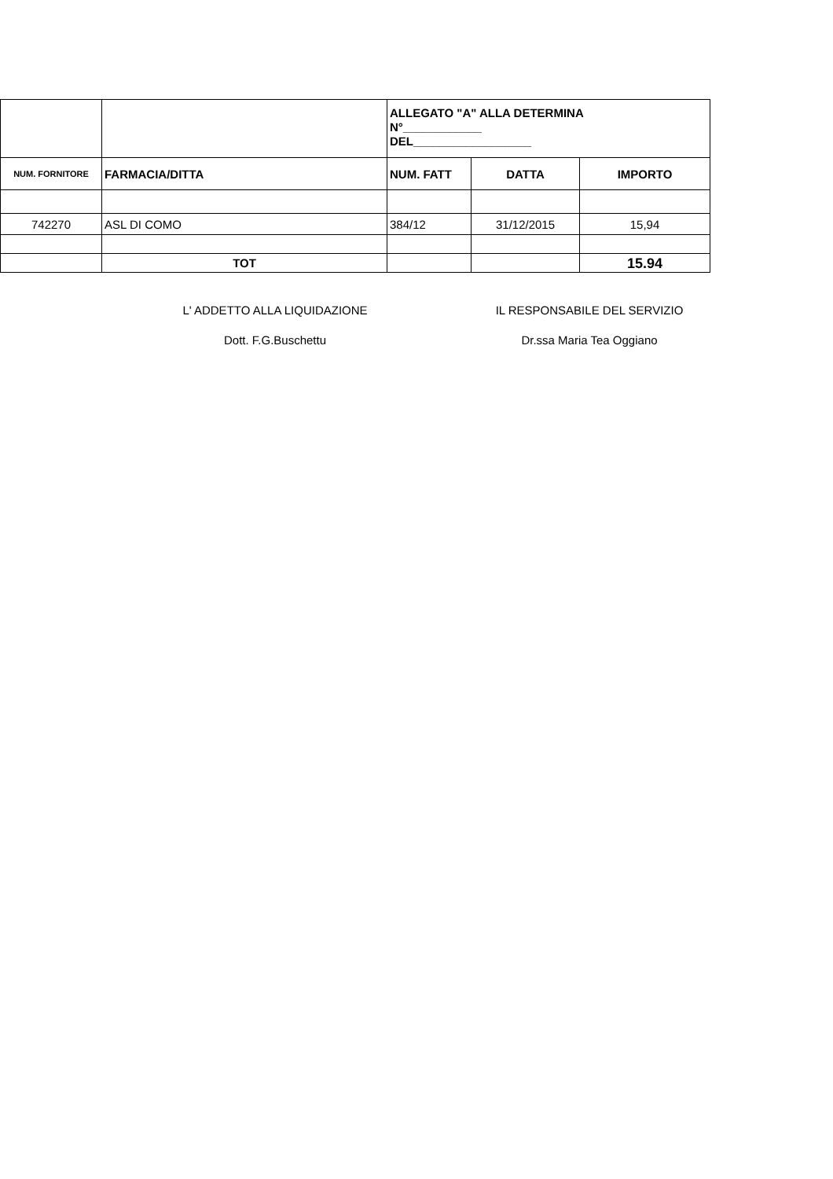| | | ALLEGATO "A" ALLA DETERMINA N°____________ DEL__________________ | | |
| NUM. FORNITORE | FARMACIA/DITTA | NUM. FATT | DATTA | IMPORTO |
| 742270 | ASL DI COMO | 384/12 | 31/12/2015 | 15,94 |
| | TOT | | | 15.94 |
L' ADDETTO ALLA LIQUIDAZIONE
Dott. F.G.Buschettu
IL RESPONSABILE DEL SERVIZIO
Dr.ssa Maria Tea Oggiano